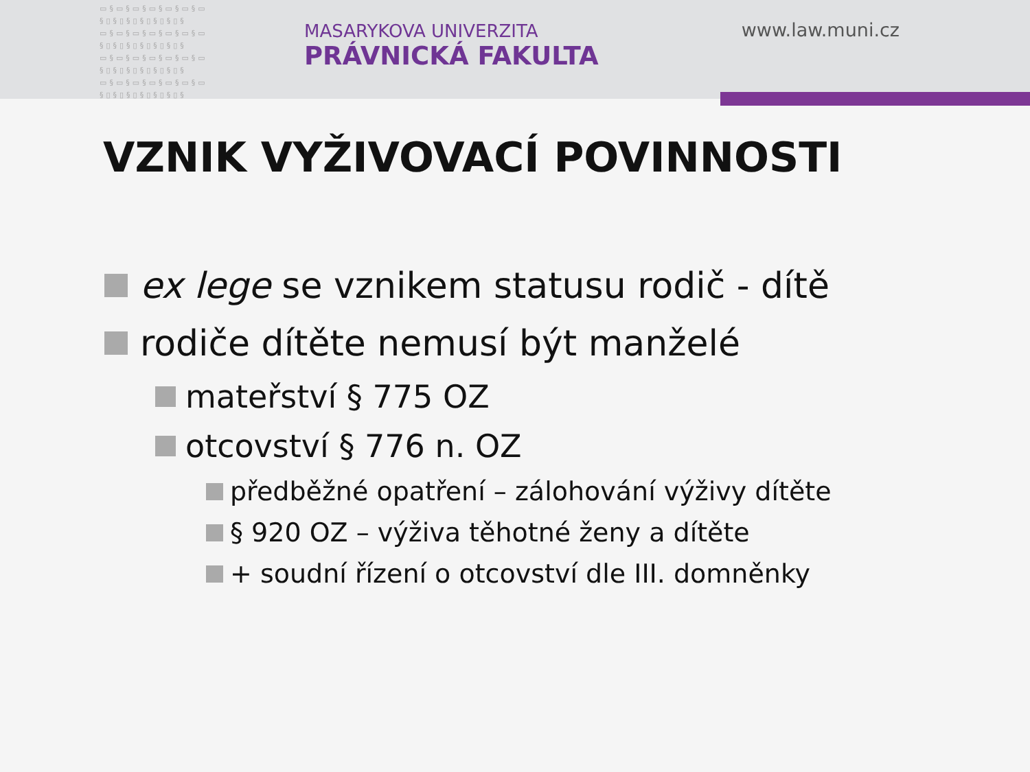▭§▭§▭§▭§▭§▭§▭ §▯§▯§▯§▯§▯§▯§ ▭§▭§▭§▭§▭§▭§▭ §▯§▯§▯§▯§▯§▯§ ▭§▭§▭§▭§▭§▭§▭ §▯§▯§▯§▯§▯§▯§ ▭§▭§▭§▭§▭§▭§▭ §▯§▯§▯§▯§▯§▯§
MASARYKOVA UNIVERZITA
PRÁVNICKÁ FAKULTA
www.law.muni.cz
VZNIK VYŽIVOVACÍ POVINNOSTI
ex lege se vznikem statusu rodič - dítě
rodiče dítěte nemusí být manželé
mateřství § 775 OZ
otcovství § 776 n. OZ
předběžné opatření – zálohování výživy dítěte
§ 920 OZ – výživa těhotné ženy a dítěte
+ soudní řízení o otcovství dle III. domněnky